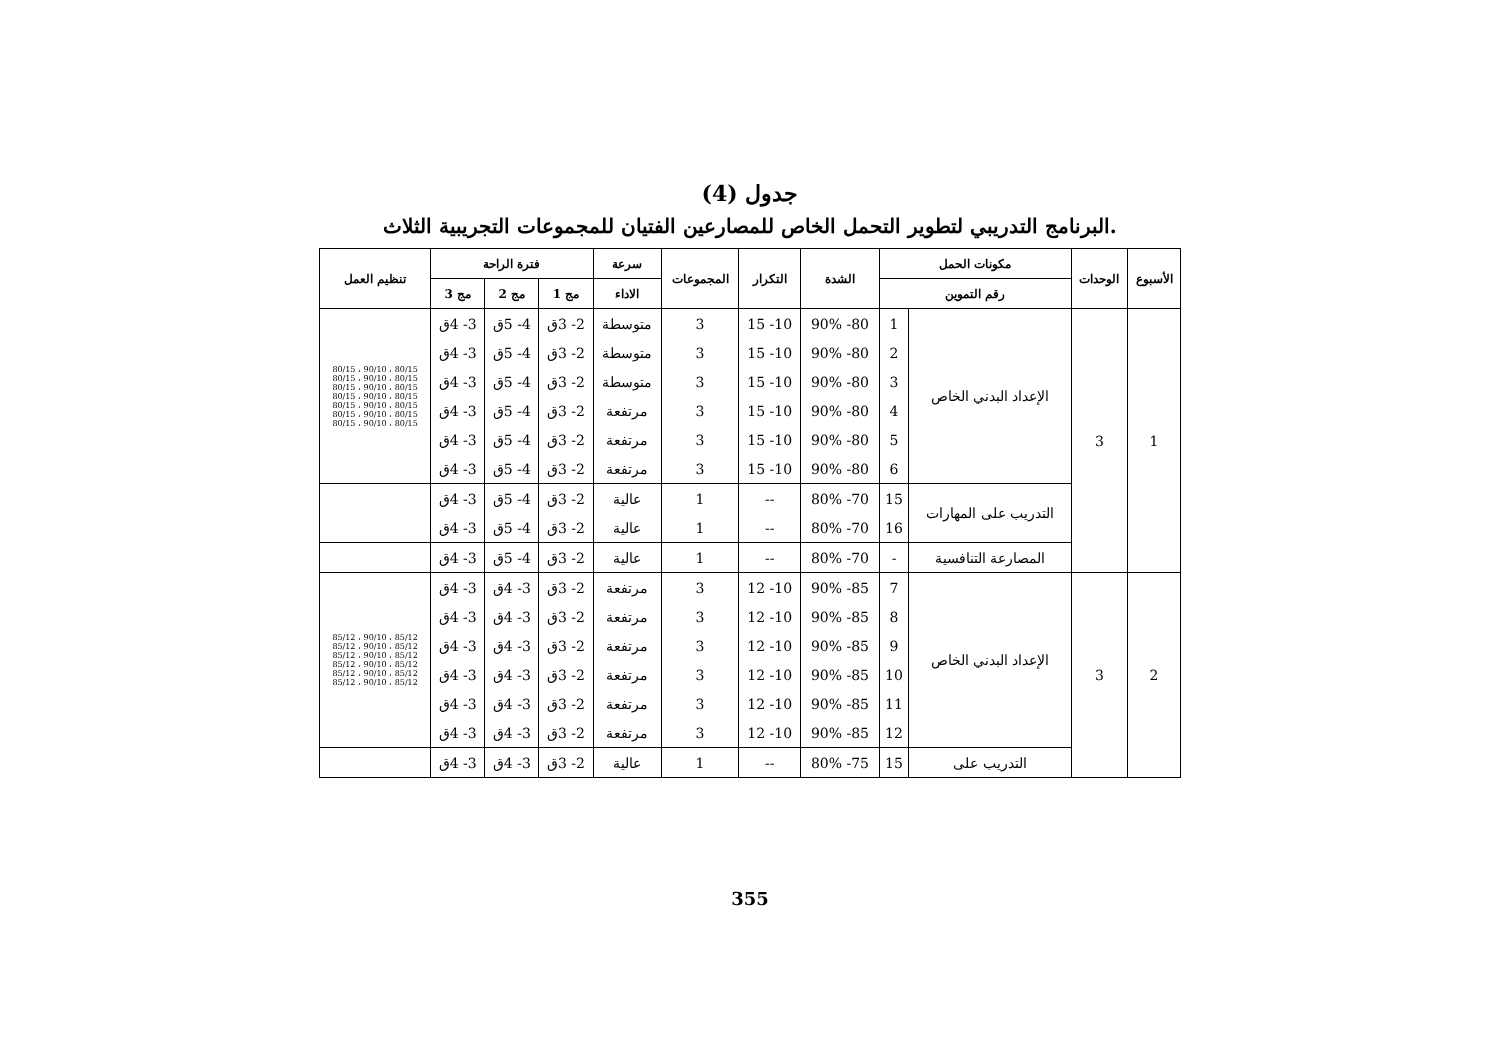جدول (4)
البرنامج التدريبي لتطوير التحمل الخاص للمصارعين الفتيان للمجموعات التجريبية الثلاث.
| الأسبوع | الوحدات | مكونات الحمل | | الشدة | التكرار | المجموعات | سرعة | فترة الراحة | | | تنظيم العمل |
| --- | --- | --- | --- | --- | --- | --- | --- | --- | --- | --- | --- |
| | | رقم التموين | | | | | الاداء | مج 1 | مج 2 | مج 3 | |
| 1 | 3 | الإعداد البدني الخاص | 1 | 80- 90% | 10- 15 | 3 | متوسطة | 2- 3ق | 4- 5ق | 3- 4ق | 80/15 ، 90/10 ، 80/15 80/15 ، 90/10 ، 80/15 80/15 ، 90/10 ، 80/15 80/15 ، 90/10 ، 80/15 80/15 ، 90/10 ، 80/15 80/15 ، 90/10 ، 80/15 80/15 ، 90/10 ، 80/15 |
| | | | 2 | 80- 90% | 10- 15 | 3 | متوسطة | 2- 3ق | 4- 5ق | 3- 4ق | |
| | | | 3 | 80- 90% | 10- 15 | 3 | متوسطة | 2- 3ق | 4- 5ق | 3- 4ق | |
| | | | 4 | 80- 90% | 10- 15 | 3 | مرتفعة | 2- 3ق | 4- 5ق | 3- 4ق | |
| | | | 5 | 80- 90% | 10- 15 | 3 | مرتفعة | 2- 3ق | 4- 5ق | 3- 4ق | |
| | | | 6 | 80- 90% | 10- 15 | 3 | مرتفعة | 2- 3ق | 4- 5ق | 3- 4ق | |
| | | التدريب على المهارات | 15 | 70- 80% | -- | 1 | عالية | 2- 3ق | 4- 5ق | 3- 4ق | |
| | | | 16 | 70- 80% | -- | 1 | عالية | 2- 3ق | 4- 5ق | 3- 4ق | |
| | | المصارعة التنافسية | - | 70- 80% | -- | 1 | عالية | 2- 3ق | 4- 5ق | 3- 4ق | |
| 2 | 3 | الإعداد البدني الخاص | 7 | 85- 90% | 10- 12 | 3 | مرتفعة | 2- 3ق | 3- 4ق | 3- 4ق | 85/12 ، 90/10 ، 85/12 85/12 ، 90/10 ، 85/12 85/12 ، 90/10 ، 85/12 85/12 ، 90/10 ، 85/12 85/12 ، 90/10 ، 85/12 85/12 ، 90/10 ، 85/12 |
| | | | 8 | 85- 90% | 10- 12 | 3 | مرتفعة | 2- 3ق | 3- 4ق | 3- 4ق | |
| | | | 9 | 85- 90% | 10- 12 | 3 | مرتفعة | 2- 3ق | 3- 4ق | 3- 4ق | |
| | | | 10 | 85- 90% | 10- 12 | 3 | مرتفعة | 2- 3ق | 3- 4ق | 3- 4ق | |
| | | | 11 | 85- 90% | 10- 12 | 3 | مرتفعة | 2- 3ق | 3- 4ق | 3- 4ق | |
| | | | 12 | 85- 90% | 10- 12 | 3 | مرتفعة | 2- 3ق | 3- 4ق | 3- 4ق | |
| | | التدريب على | 15 | 75- 80% | -- | 1 | عالية | 2- 3ق | 3- 4ق | 3- 4ق | |
355